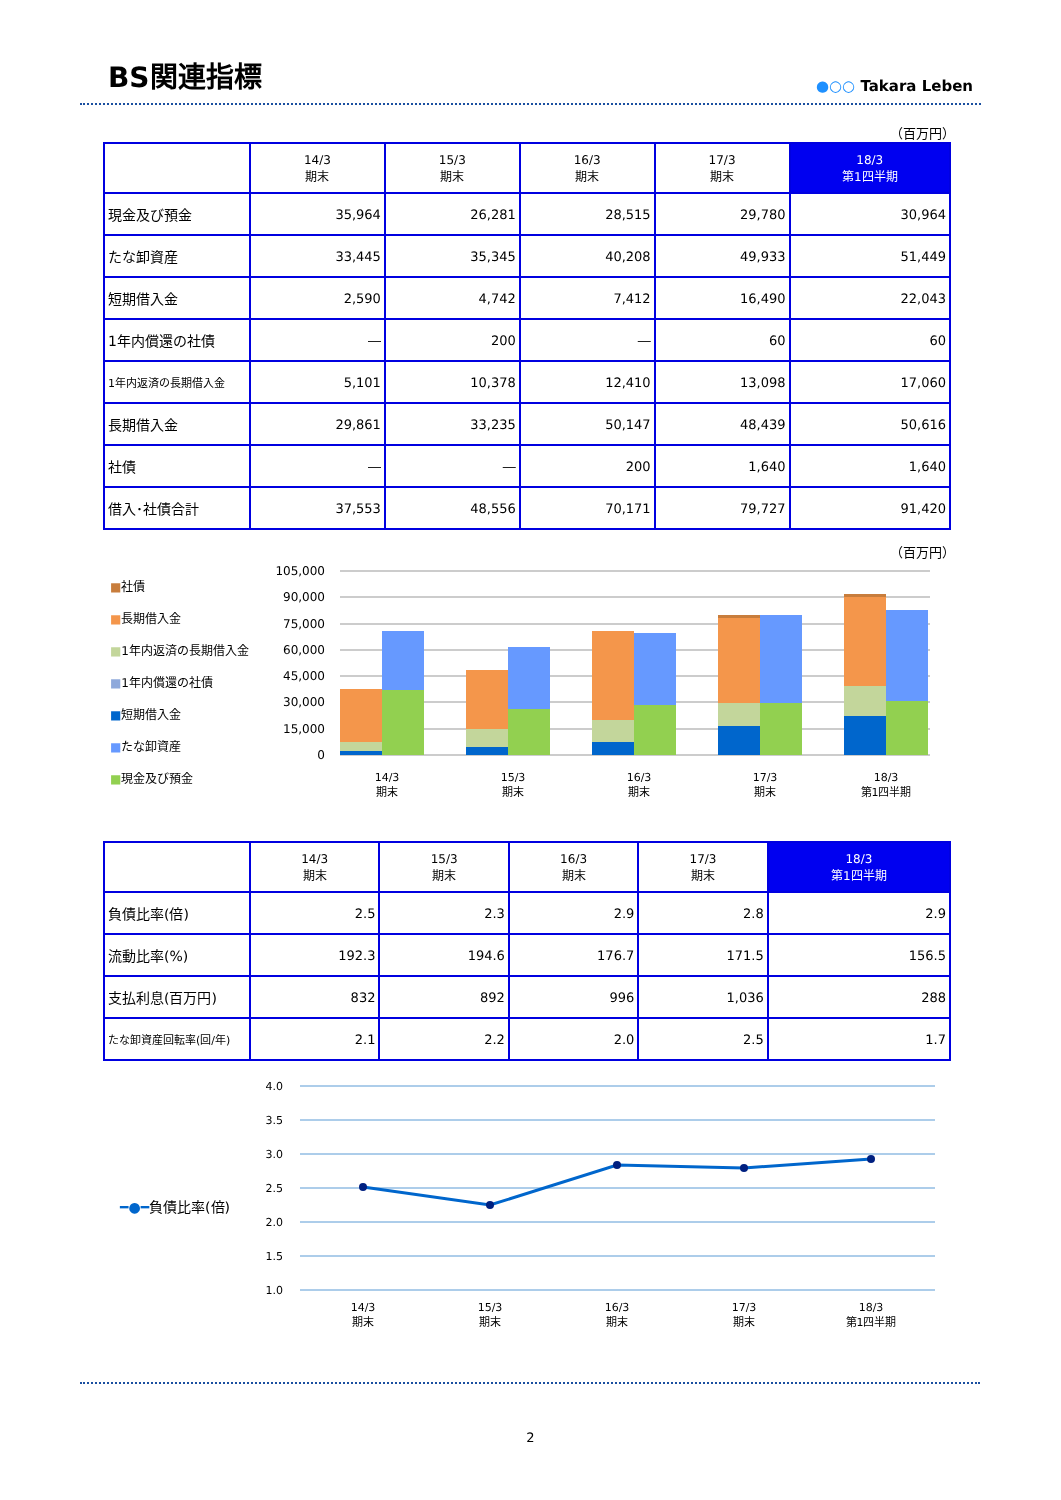BS関連指標
●○○ Takara Leben
（百万円）
| | 14/3 期末 | 15/3 期末 | 16/3 期末 | 17/3 期末 | 18/3 第1四半期 |
| --- | --- | --- | --- | --- | --- |
| 現金及び預金 | 35,964 | 26,281 | 28,515 | 29,780 | 30,964 |
| たな卸資産 | 33,445 | 35,345 | 40,208 | 49,933 | 51,449 |
| 短期借入金 | 2,590 | 4,742 | 7,412 | 16,490 | 22,043 |
| 1年内償還の社債 | ― | 200 | ― | 60 | 60 |
| 1年内返済の長期借入金 | 5,101 | 10,378 | 12,410 | 13,098 | 17,060 |
| 長期借入金 | 29,861 | 33,235 | 50,147 | 48,439 | 50,616 |
| 社債 | ― | ― | 200 | 1,640 | 1,640 |
| 借入･社債合計 | 37,553 | 48,556 | 70,171 | 79,727 | 91,420 |
（百万円）
■社債
■長期借入金
■1年内返済の長期借入金
■1年内償還の社債
■短期借入金
■たな卸資産
■現金及び預金
105,000
90,000
75,000
60,000
45,000
30,000
15,000
0
14/3
期末
15/3
期末
16/3
期末
17/3
期末
18/3
第1四半期
| | 14/3 期末 | 15/3 期末 | 16/3 期末 | 17/3 期末 | 18/3 第1四半期 |
| --- | --- | --- | --- | --- | --- |
| 負債比率(倍) | 2.5 | 2.3 | 2.9 | 2.8 | 2.9 |
| 流動比率(%) | 192.3 | 194.6 | 176.7 | 171.5 | 156.5 |
| 支払利息(百万円) | 832 | 892 | 996 | 1,036 | 288 |
| たな卸資産回転率(回/年) | 2.1 | 2.2 | 2.0 | 2.5 | 1.7 |
━●━負債比率(倍)
4.0
3.5
3.0
2.5
2.0
1.5
1.0
14/3
期末
15/3
期末
16/3
期末
17/3
期末
18/3
第1四半期
2